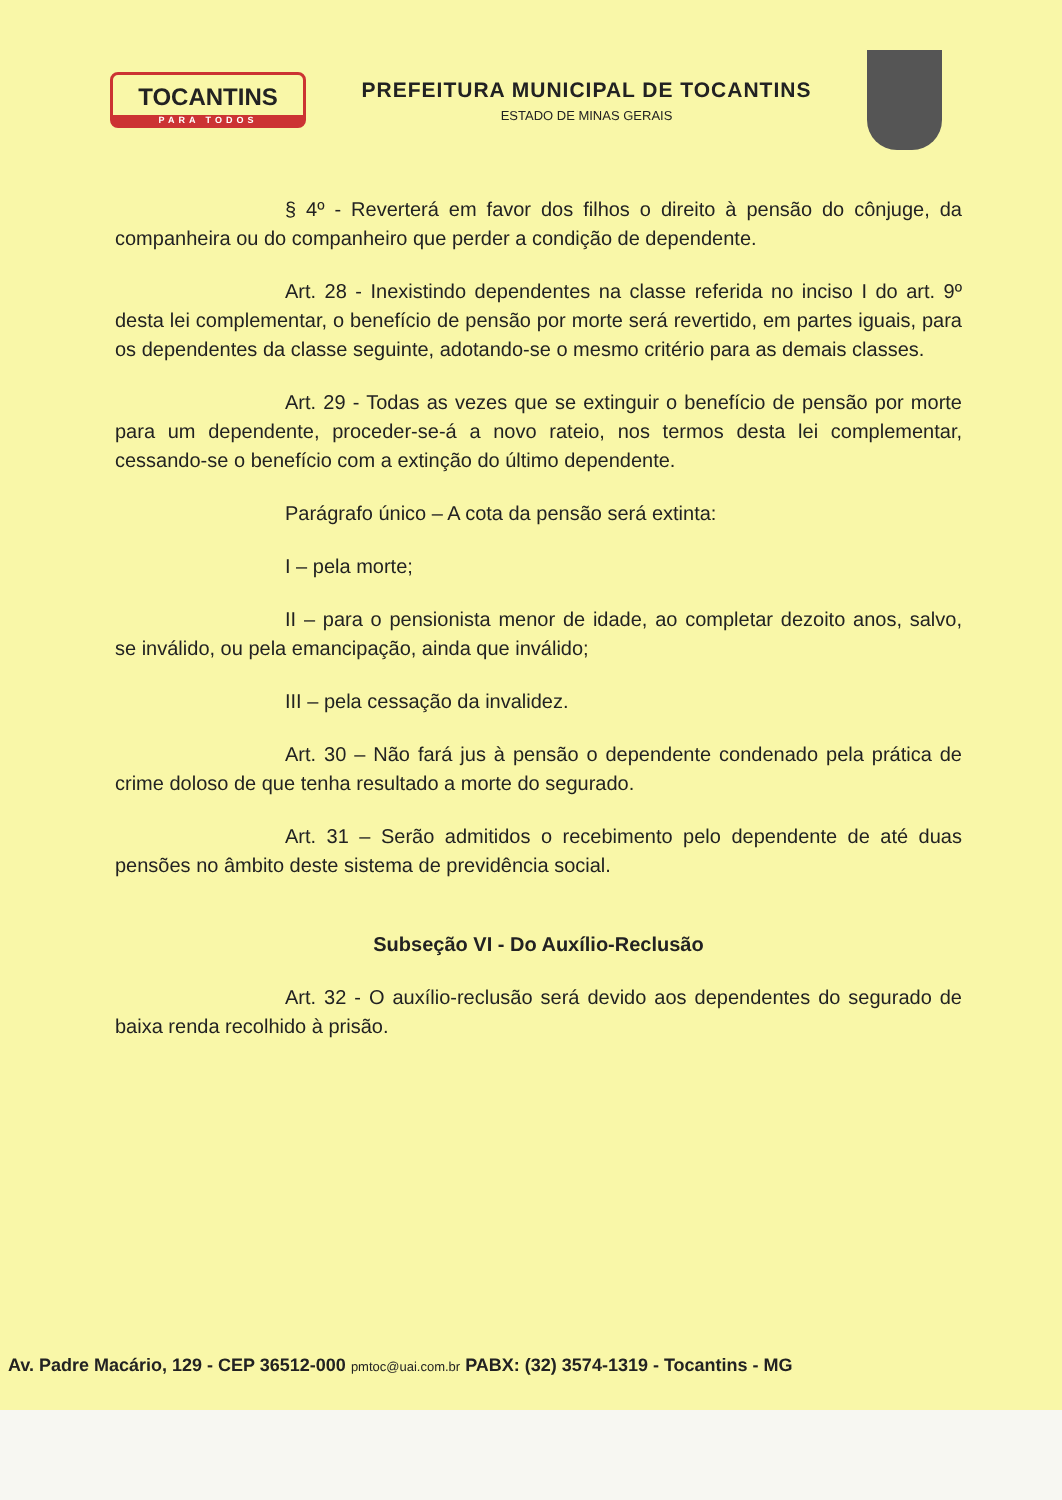TOCANTINS
PARA TODOS
PREFEITURA MUNICIPAL DE TOCANTINS
ESTADO DE MINAS GERAIS
§ 4º - Reverterá em favor dos filhos o direito à pensão do cônjuge, da companheira ou do companheiro que perder a condição de dependente.
Art. 28 - Inexistindo dependentes na classe referida no inciso I do art. 9º desta lei complementar, o benefício de pensão por morte será revertido, em partes iguais, para os dependentes da classe seguinte, adotando-se o mesmo critério para as demais classes.
Art. 29 - Todas as vezes que se extinguir o benefício de pensão por morte para um dependente, proceder-se-á a novo rateio, nos termos desta lei complementar, cessando-se o benefício com a extinção do último dependente.
Parágrafo único – A cota da pensão será extinta:
I – pela morte;
II – para o pensionista menor de idade, ao completar dezoito anos, salvo, se inválido, ou pela emancipação, ainda que inválido;
III – pela cessação da invalidez.
Art. 30 – Não fará jus à pensão o dependente condenado pela prática de crime doloso de que tenha resultado a morte do segurado.
Art. 31 – Serão admitidos o recebimento pelo dependente de até duas pensões no âmbito deste sistema de previdência social.
Subseção VI - Do Auxílio-Reclusão
Art. 32 - O auxílio-reclusão será devido aos dependentes do segurado de baixa renda recolhido à prisão.
Av. Padre Macário, 129 - CEP 36512-000 pmtoc@uai.com.br PABX: (32) 3574-1319 - Tocantins - MG